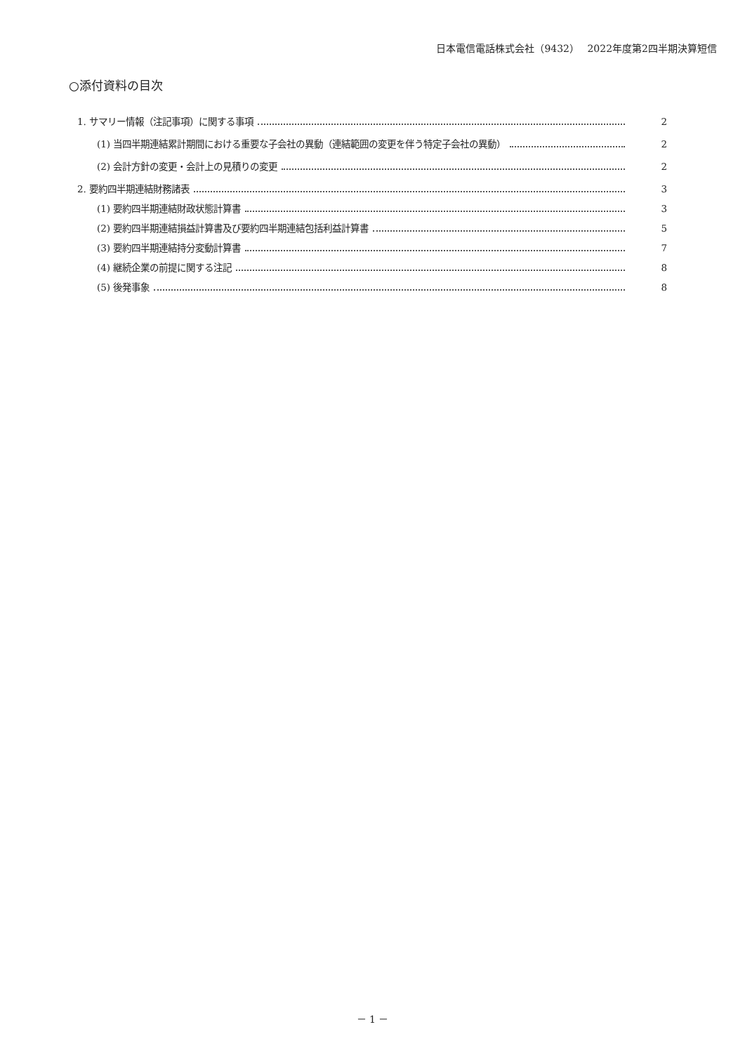日本電信電話株式会社（9432）　 2022年度第2四半期決算短信
○添付資料の目次
1. サマリー情報（注記事項）に関する事項 2
(1) 当四半期連結累計期間における重要な子会社の異動（連結範囲の変更を伴う特定子会社の異動） 2
(2) 会計方針の変更・会計上の見積りの変更 2
2. 要約四半期連結財務諸表 3
(1) 要約四半期連結財政状態計算書 3
(2) 要約四半期連結損益計算書及び要約四半期連結包括利益計算書 5
(3) 要約四半期連結持分変動計算書 7
(4) 継続企業の前提に関する注記 8
(5) 後発事象 8
－ 1 －